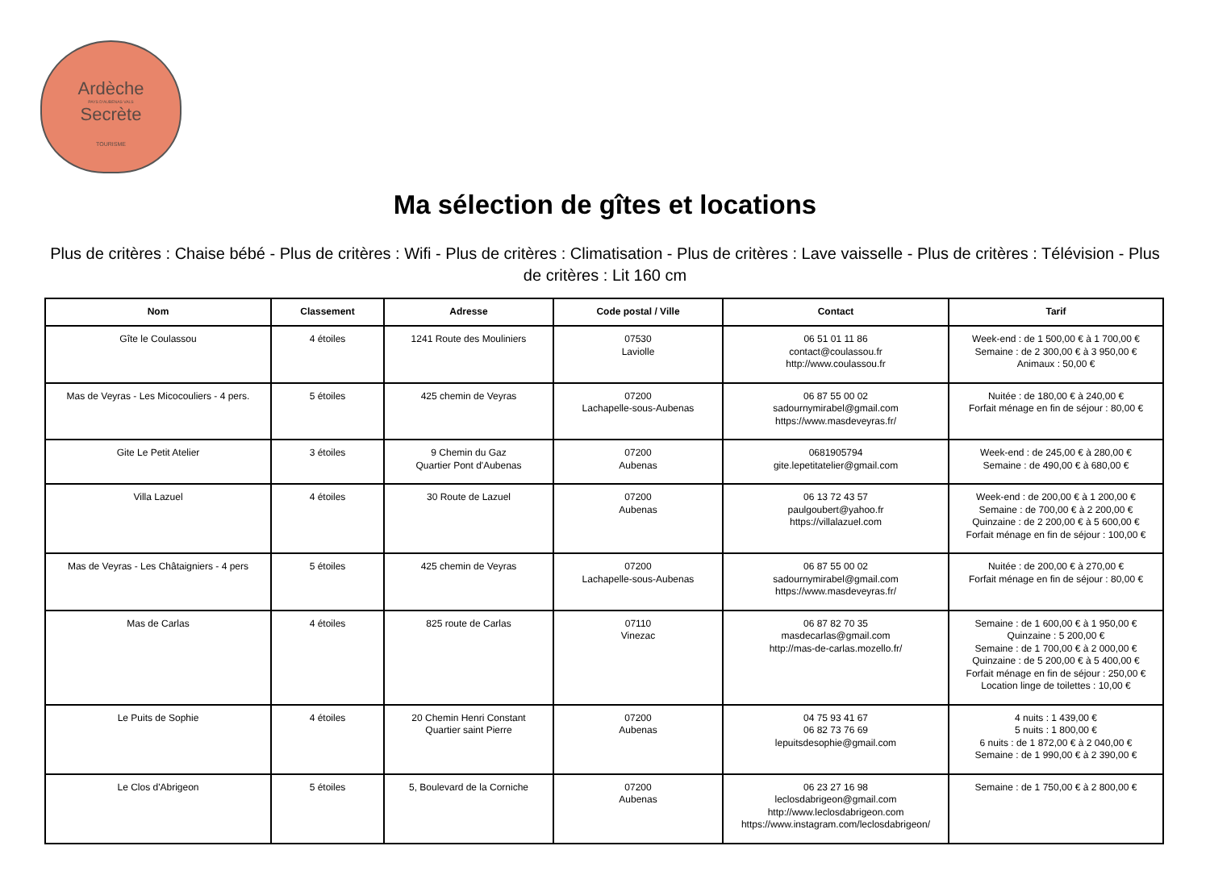Ardèche
PAYS D'AUBENAS VALS
Secrète
TOURISME
Ma sélection de gîtes et locations
Plus de critères : Chaise bébé - Plus de critères : Wifi - Plus de critères : Climatisation - Plus de critères : Lave vaisselle - Plus de critères : Télévision - Plus de critères : Lit 160 cm
| Nom | Classement | Adresse | Code postal / Ville | Contact | Tarif |
| --- | --- | --- | --- | --- | --- |
| Gîte le Coulassou | 4 étoiles | 1241 Route des Mouliniers | 07530 Laviolle | 06 51 01 11 86 contact@coulassou.fr http://www.coulassou.fr | Week-end : de 1 500,00 € à 1 700,00 € Semaine : de 2 300,00 € à 3 950,00 € Animaux : 50,00 € |
| Mas de Veyras - Les Micocouliers - 4 pers. | 5 étoiles | 425 chemin de Veyras | 07200 Lachapelle-sous-Aubenas | 06 87 55 00 02 sadournymirabel@gmail.com https://www.masdeveyras.fr/ | Nuitée : de 180,00 € à 240,00 € Forfait ménage en fin de séjour : 80,00 € |
| Gite Le Petit Atelier | 3 étoiles | 9 Chemin du Gaz Quartier Pont d'Aubenas | 07200 Aubenas | 0681905794 gite.lepetitatelier@gmail.com | Week-end : de 245,00 € à 280,00 € Semaine : de 490,00 € à 680,00 € |
| Villa Lazuel | 4 étoiles | 30 Route de Lazuel | 07200 Aubenas | 06 13 72 43 57 paulgoubert@yahoo.fr https://villalazuel.com | Week-end : de 200,00 € à 1 200,00 € Semaine : de 700,00 € à 2 200,00 € Quinzaine : de 2 200,00 € à 5 600,00 € Forfait ménage en fin de séjour : 100,00 € |
| Mas de Veyras - Les Châtaigniers - 4 pers | 5 étoiles | 425 chemin de Veyras | 07200 Lachapelle-sous-Aubenas | 06 87 55 00 02 sadournymirabel@gmail.com https://www.masdeveyras.fr/ | Nuitée : de 200,00 € à 270,00 € Forfait ménage en fin de séjour : 80,00 € |
| Mas de Carlas | 4 étoiles | 825 route de Carlas | 07110 Vinezac | 06 87 82 70 35 masdecarlas@gmail.com http://mas-de-carlas.mozello.fr/ | Semaine : de 1 600,00 € à 1 950,00 € Quinzaine : 5 200,00 € Semaine : de 1 700,00 € à 2 000,00 € Quinzaine : de 5 200,00 € à 5 400,00 € Forfait ménage en fin de séjour : 250,00 € Location linge de toilettes : 10,00 € |
| Le Puits de Sophie | 4 étoiles | 20 Chemin Henri Constant Quartier saint Pierre | 07200 Aubenas | 04 75 93 41 67 06 82 73 76 69 lepuitsdesophie@gmail.com | 4 nuits : 1 439,00 € 5 nuits : 1 800,00 € 6 nuits : de 1 872,00 € à 2 040,00 € Semaine : de 1 990,00 € à 2 390,00 € |
| Le Clos d'Abrigeon | 5 étoiles | 5, Boulevard de la Corniche | 07200 Aubenas | 06 23 27 16 98 leclosdabrigeon@gmail.com http://www.leclosdabrigeon.com https://www.instagram.com/leclosdabrigeon/ | Semaine : de 1 750,00 € à 2 800,00 € |